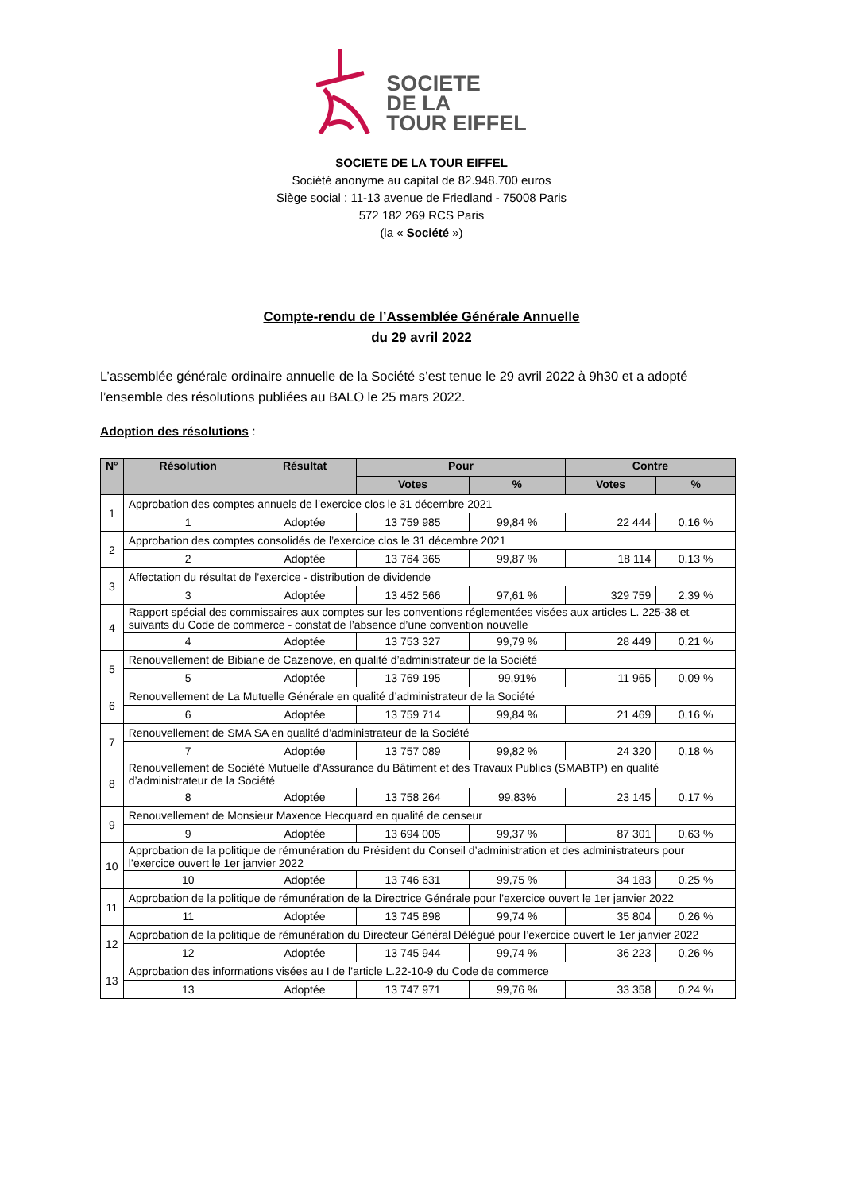SOCIETE
DE LA
TOUR EIFFEL
SOCIETE DE LA TOUR EIFFEL
Société anonyme au capital de 82.948.700 euros
Siège social : 11-13 avenue de Friedland - 75008 Paris
572 182 269 RCS Paris
(la « Société »)
Compte-rendu de l’Assemblée Générale Annuelle
du 29 avril 2022
L’assemblée générale ordinaire annuelle de la Société s’est tenue le 29 avril 2022 à 9h30 et a adopté l’ensemble des résolutions publiées au BALO le 25 mars 2022.
Adoption des résolutions :
| N° | Résolution | Résultat | Pour | | Contre | |
| --- | --- | --- | --- | --- | --- | --- |
| | | | Votes | % | Votes | % |
| 1 | Approbation des comptes annuels de l’exercice clos le 31 décembre 2021 | | | | | |
| | 1 | Adoptée | 13 759 985 | 99,84 % | 22 444 | 0,16 % |
| 2 | Approbation des comptes consolidés de l’exercice clos le 31 décembre 2021 | | | | | |
| | 2 | Adoptée | 13 764 365 | 99,87 % | 18 114 | 0,13 % |
| 3 | Affectation du résultat de l’exercice - distribution de dividende | | | | | |
| | 3 | Adoptée | 13 452 566 | 97,61 % | 329 759 | 2,39 % |
| 4 | Rapport spécial des commissaires aux comptes sur les conventions réglementées visées aux articles L. 225-38 et suivants du Code de commerce - constat de l’absence d’une convention nouvelle | | | | | |
| | 4 | Adoptée | 13 753 327 | 99,79 % | 28 449 | 0,21 % |
| 5 | Renouvellement de Bibiane de Cazenove, en qualité d’administrateur de la Société | | | | | |
| | 5 | Adoptée | 13 769 195 | 99,91% | 11 965 | 0,09 % |
| 6 | Renouvellement de La Mutuelle Générale en qualité d’administrateur de la Société | | | | | |
| | 6 | Adoptée | 13 759 714 | 99,84 % | 21 469 | 0,16 % |
| 7 | Renouvellement de SMA SA en qualité d’administrateur de la Société | | | | | |
| | 7 | Adoptée | 13 757 089 | 99,82 % | 24 320 | 0,18 % |
| 8 | Renouvellement de Société Mutuelle d’Assurance du Bâtiment et des Travaux Publics (SMABTP) en qualité d’administrateur de la Société | | | | | |
| | 8 | Adoptée | 13 758 264 | 99,83% | 23 145 | 0,17 % |
| 9 | Renouvellement de Monsieur Maxence Hecquard en qualité de censeur | | | | | |
| | 9 | Adoptée | 13 694 005 | 99,37 % | 87 301 | 0,63 % |
| 10 | Approbation de la politique de rémunération du Président du Conseil d’administration et des administrateurs pour l’exercice ouvert le 1er janvier 2022 | | | | | |
| | 10 | Adoptée | 13 746 631 | 99,75 % | 34 183 | 0,25 % |
| 11 | Approbation de la politique de rémunération de la Directrice Générale pour l’exercice ouvert le 1er janvier 2022 | | | | | |
| | 11 | Adoptée | 13 745 898 | 99,74 % | 35 804 | 0,26 % |
| 12 | Approbation de la politique de rémunération du Directeur Général Délégué pour l’exercice ouvert le 1er janvier 2022 | | | | | |
| | 12 | Adoptée | 13 745 944 | 99,74 % | 36 223 | 0,26 % |
| 13 | Approbation des informations visées au I de l’article L.22-10-9 du Code de commerce | | | | | |
| | 13 | Adoptée | 13 747 971 | 99,76 % | 33 358 | 0,24 % |